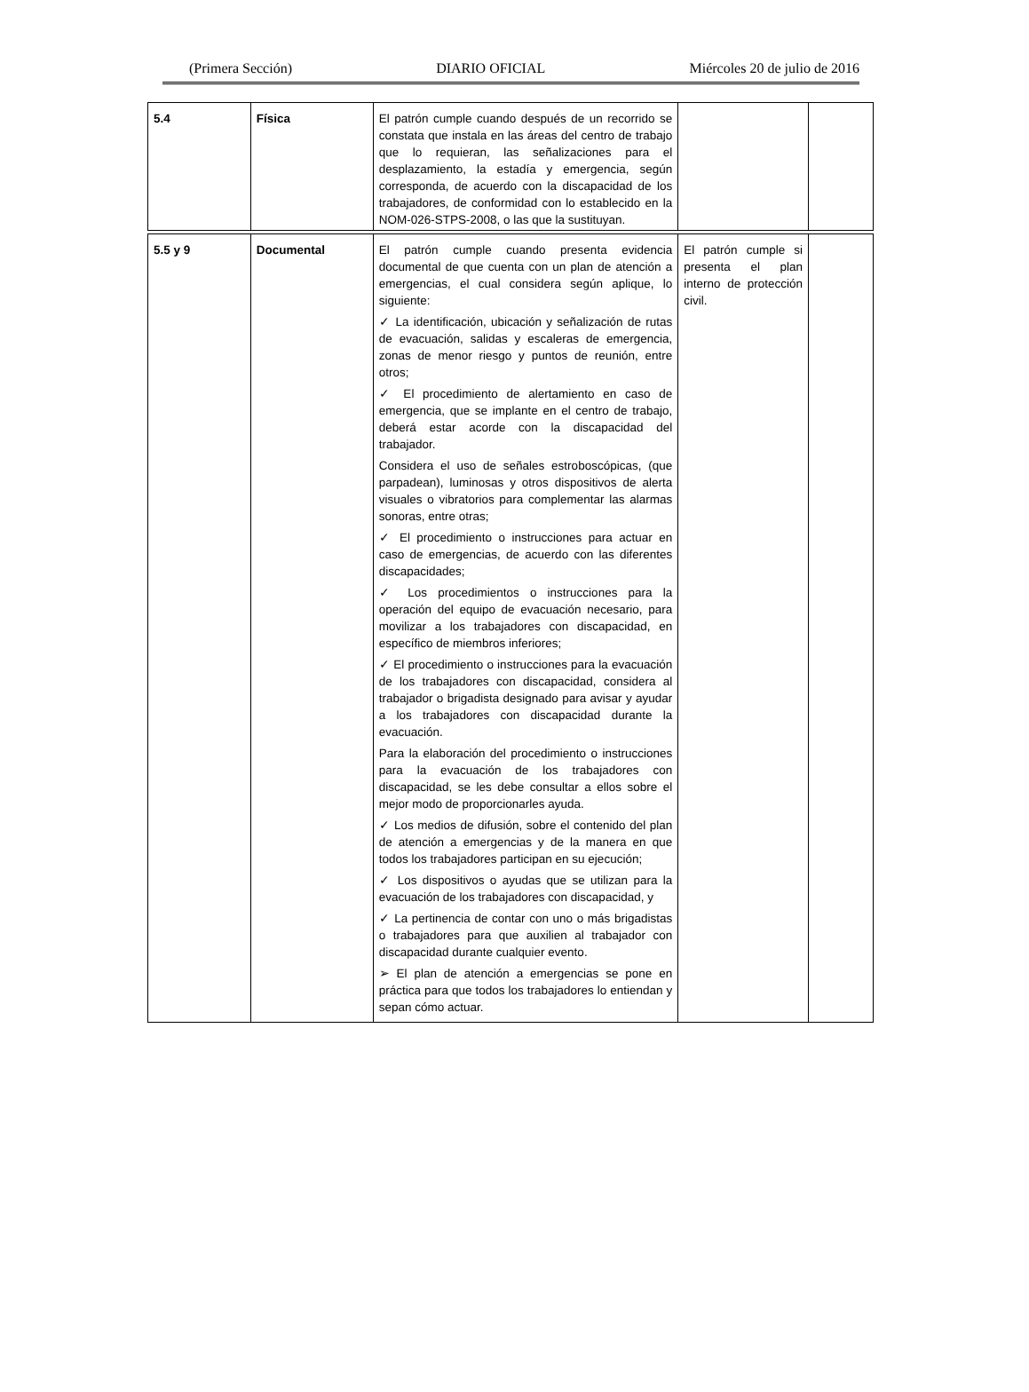(Primera Sección) DIARIO OFICIAL Miércoles 20 de julio de 2016
| 5.4 | Física | El patrón cumple cuando después de un recorrido se constata que instala en las áreas del centro de trabajo que lo requieran, las señalizaciones para el desplazamiento, la estadía y emergencia, según corresponda, de acuerdo con la discapacidad de los trabajadores, de conformidad con lo establecido en la NOM-026-STPS-2008, o las que la sustituyan. | | |
| 5.5 y 9 | Documental | El patrón cumple cuando presenta evidencia documental de que cuenta con un plan de atención a emergencias, el cual considera según aplique, lo siguiente: ✓ La identificación, ubicación y señalización de rutas de evacuación, salidas y escaleras de emergencia, zonas de menor riesgo y puntos de reunión, entre otros; ✓ El procedimiento de alertamiento en caso de emergencia, que se implante en el centro de trabajo, deberá estar acorde con la discapacidad del trabajador. Considera el uso de señales estroboscópicas, (que parpadean), luminosas y otros dispositivos de alerta visuales o vibratorios para complementar las alarmas sonoras, entre otras; ✓ El procedimiento o instrucciones para actuar en caso de emergencias, de acuerdo con las diferentes discapacidades; ✓ Los procedimientos o instrucciones para la operación del equipo de evacuación necesario, para movilizar a los trabajadores con discapacidad, en específico de miembros inferiores; ✓ El procedimiento o instrucciones para la evacuación de los trabajadores con discapacidad, considera al trabajador o brigadista designado para avisar y ayudar a los trabajadores con discapacidad durante la evacuación. Para la elaboración del procedimiento o instrucciones para la evacuación de los trabajadores con discapacidad, se les debe consultar a ellos sobre el mejor modo de proporcionarles ayuda. ✓ Los medios de difusión, sobre el contenido del plan de atención a emergencias y de la manera en que todos los trabajadores participan en su ejecución; ✓ Los dispositivos o ayudas que se utilizan para la evacuación de los trabajadores con discapacidad, y ✓ La pertinencia de contar con uno o más brigadistas o trabajadores para que auxilien al trabajador con discapacidad durante cualquier evento. ➢ El plan de atención a emergencias se pone en práctica para que todos los trabajadores lo entiendan y sepan cómo actuar. | El patrón cumple si presenta el plan interno de protección civil. | |